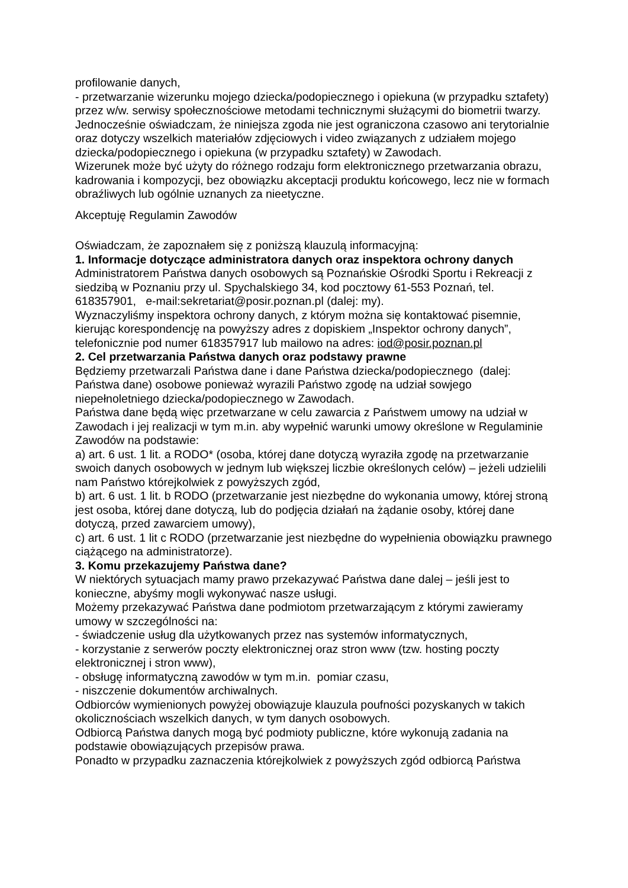profilowanie danych,
- przetwarzanie wizerunku mojego dziecka/podopiecznego i opiekuna (w przypadku sztafety) przez w/w. serwisy społecznościowe metodami technicznymi służącymi do biometrii twarzy.
Jednocześnie oświadczam, że niniejsza zgoda nie jest ograniczona czasowo ani terytorialnie oraz dotyczy wszelkich materiałów zdjęciowych i video związanych z udziałem mojego dziecka/podopiecznego i opiekuna (w przypadku sztafety) w Zawodach.
Wizerunek może być użyty do różnego rodzaju form elektronicznego przetwarzania obrazu, kadrowania i kompozycji, bez obowiązku akceptacji produktu końcowego, lecz nie w formach obraźliwych lub ogólnie uznanych za nieetyczne.
Akceptuję Regulamin Zawodów
Oświadczam, że zapoznałem się z poniższą klauzulą informacyjną:
1. Informacje dotyczące administratora danych oraz inspektora ochrony danych
Administratorem Państwa danych osobowych są Poznańskie Ośrodki Sportu i Rekreacji z siedzibą w Poznaniu przy ul. Spychalskiego 34, kod pocztowy 61-553 Poznań, tel. 618357901, e-mail:sekretariat@posir.poznan.pl (dalej: my).
Wyznaczyliśmy inspektora ochrony danych, z którym można się kontaktować pisemnie, kierując korespondencję na powyższy adres z dopiskiem „Inspektor ochrony danych”, telefonicznie pod numer 618357917 lub mailowo na adres: iod@posir.poznan.pl
2. Cel przetwarzania Państwa danych oraz podstawy prawne
Będziemy przetwarzali Państwa dane i dane Państwa dziecka/podopiecznego (dalej: Państwa dane) osobowe ponieważ wyrazili Państwo zgodę na udział sowjego niepełnoletniego dziecka/podopiecznego w Zawodach.
Państwa dane będą więc przetwarzane w celu zawarcia z Państwem umowy na udział w Zawodach i jej realizacji w tym m.in. aby wypełnić warunki umowy określone w Regulaminie Zawodów na podstawie:
a) art. 6 ust. 1 lit. a RODO* (osoba, której dane dotyczą wyraziła zgodę na przetwarzanie swoich danych osobowych w jednym lub większej liczbie określonych celów) – jeżeli udzielili nam Państwo którejkolwiek z powyższych zgód,
b) art. 6 ust. 1 lit. b RODO (przetwarzanie jest niezbędne do wykonania umowy, której stroną jest osoba, której dane dotyczą, lub do podjęcia działań na żądanie osoby, której dane dotyczą, przed zawarciem umowy),
c) art. 6 ust. 1 lit c RODO (przetwarzanie jest niezbędne do wypełnienia obowiązku prawnego ciążącego na administratorze).
3. Komu przekazujemy Państwa dane?
W niektórych sytuacjach mamy prawo przekazywać Państwa dane dalej – jeśli jest to konieczne, abyśmy mogli wykonywać nasze usługi.
Możemy przekazywać Państwa dane podmiotom przetwarzającym z którymi zawieramy umowy w szczególności na:
- świadczenie usług dla użytkowanych przez nas systemów informatycznych,
- korzystanie z serwerów poczty elektronicznej oraz stron www (tzw. hosting poczty elektronicznej i stron www),
- obsługę informatyczną zawodów w tym m.in. pomiar czasu,
- niszczenie dokumentów archiwalnych.
Odbiorców wymienionych powyżej obowiązuje klauzula poufności pozyskanych w takich okolicznościach wszelkich danych, w tym danych osobowych.
Odbiorcą Państwa danych mogą być podmioty publiczne, które wykonują zadania na podstawie obowiązujących przepisów prawa.
Ponadto w przypadku zaznaczenia którejkolwiek z powyższych zgód odbiorcą Państwa